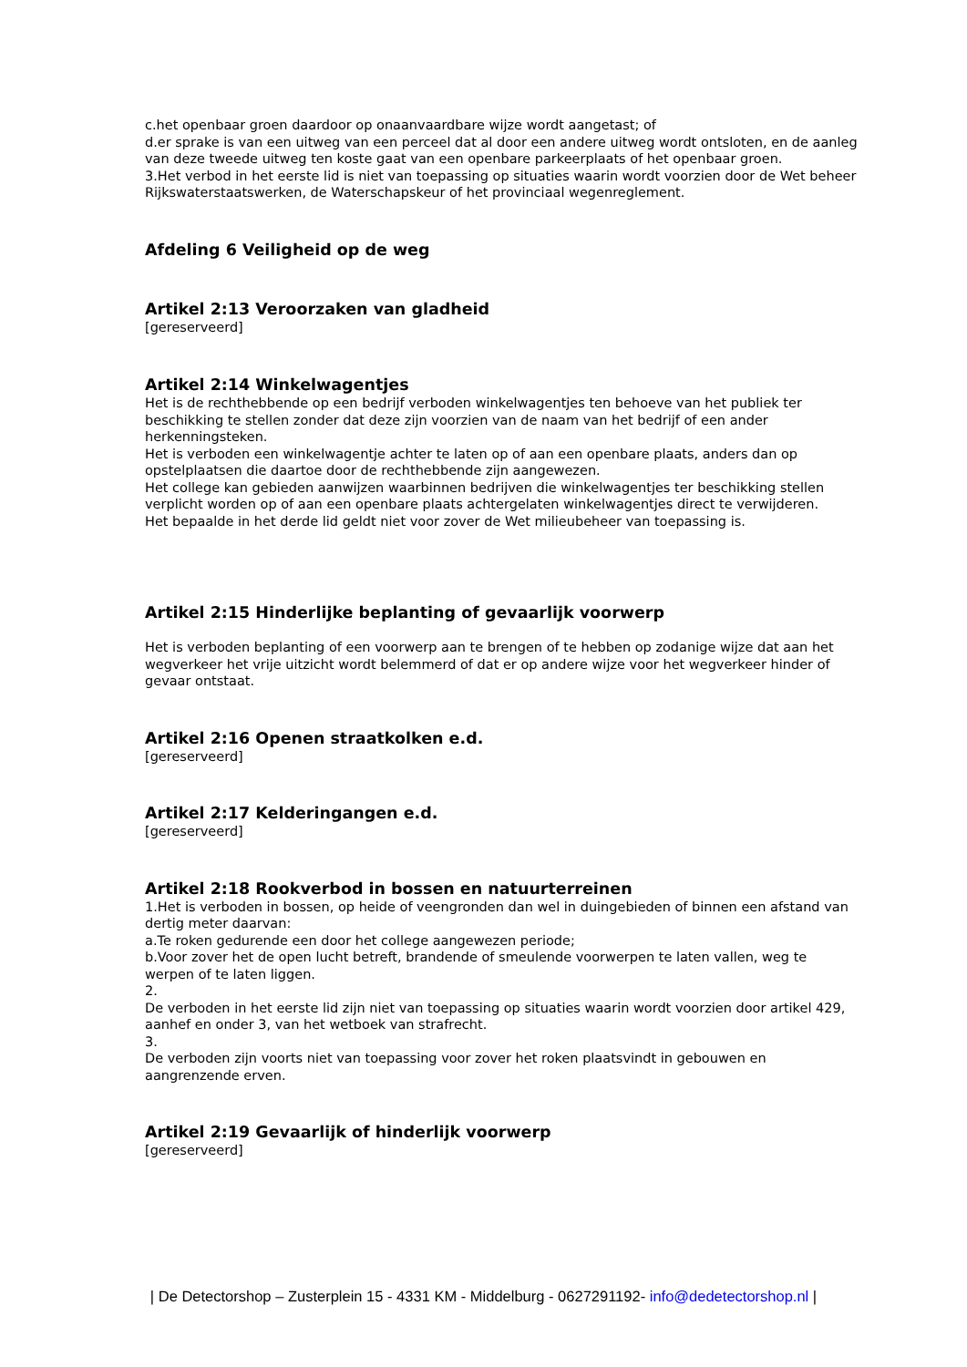c.het openbaar groen daardoor op onaanvaardbare wijze wordt aangetast; of
d.er sprake is van een uitweg van een perceel dat al door een andere uitweg wordt ontsloten, en de aanleg van deze tweede uitweg ten koste gaat van een openbare parkeerplaats of het openbaar groen.
3.Het verbod in het eerste lid is niet van toepassing op situaties waarin wordt voorzien door de Wet beheer Rijkswaterstaatswerken, de Waterschapskeur of het provinciaal wegenreglement.
Afdeling 6 Veiligheid op de weg
Artikel 2:13 Veroorzaken van gladheid
[gereserveerd]
Artikel 2:14 Winkelwagentjes
Het is de rechthebbende op een bedrijf verboden winkelwagentjes ten behoeve van het publiek ter beschikking te stellen zonder dat deze zijn voorzien van de naam van het bedrijf of een ander herkenningsteken.
Het is verboden een winkelwagentje achter te laten op of aan een openbare plaats, anders dan op opstelplaatsen die daartoe door de rechthebbende zijn aangewezen.
Het college kan gebieden aanwijzen waarbinnen bedrijven die winkelwagentjes ter beschikking stellen verplicht worden op of aan een openbare plaats achtergelaten winkelwagentjes direct te verwijderen.
Het bepaalde in het derde lid geldt niet voor zover de Wet milieubeheer van toepassing is.
Artikel 2:15 Hinderlijke beplanting of gevaarlijk voorwerp
Het is verboden beplanting of een voorwerp aan te brengen of te hebben op zodanige wijze dat aan het wegverkeer het vrije uitzicht wordt belemmerd of dat er op andere wijze voor het wegverkeer hinder of gevaar ontstaat.
Artikel 2:16 Openen straatkolken e.d.
[gereserveerd]
Artikel 2:17 Kelderingangen e.d.
[gereserveerd]
Artikel 2:18 Rookverbod in bossen en natuurterreinen
1.Het is verboden in bossen, op heide of veengronden dan wel in duingebieden of binnen een afstand van dertig meter daarvan:
a.Te roken gedurende een door het college aangewezen periode;
b.Voor zover het de open lucht betreft, brandende of smeulende voorwerpen te laten vallen, weg te werpen of te laten liggen.
2.
De verboden in het eerste lid zijn niet van toepassing op situaties waarin wordt voorzien door artikel 429, aanhef en onder 3, van het wetboek van strafrecht.
3.
De verboden zijn voorts niet van toepassing voor zover het roken plaatsvindt in gebouwen en aangrenzende erven.
Artikel 2:19 Gevaarlijk of hinderlijk voorwerp
[gereserveerd]
| De Detectorshop – Zusterplein 15 - 4331 KM - Middelburg - 0627291192- info@dedetectorshop.nl |